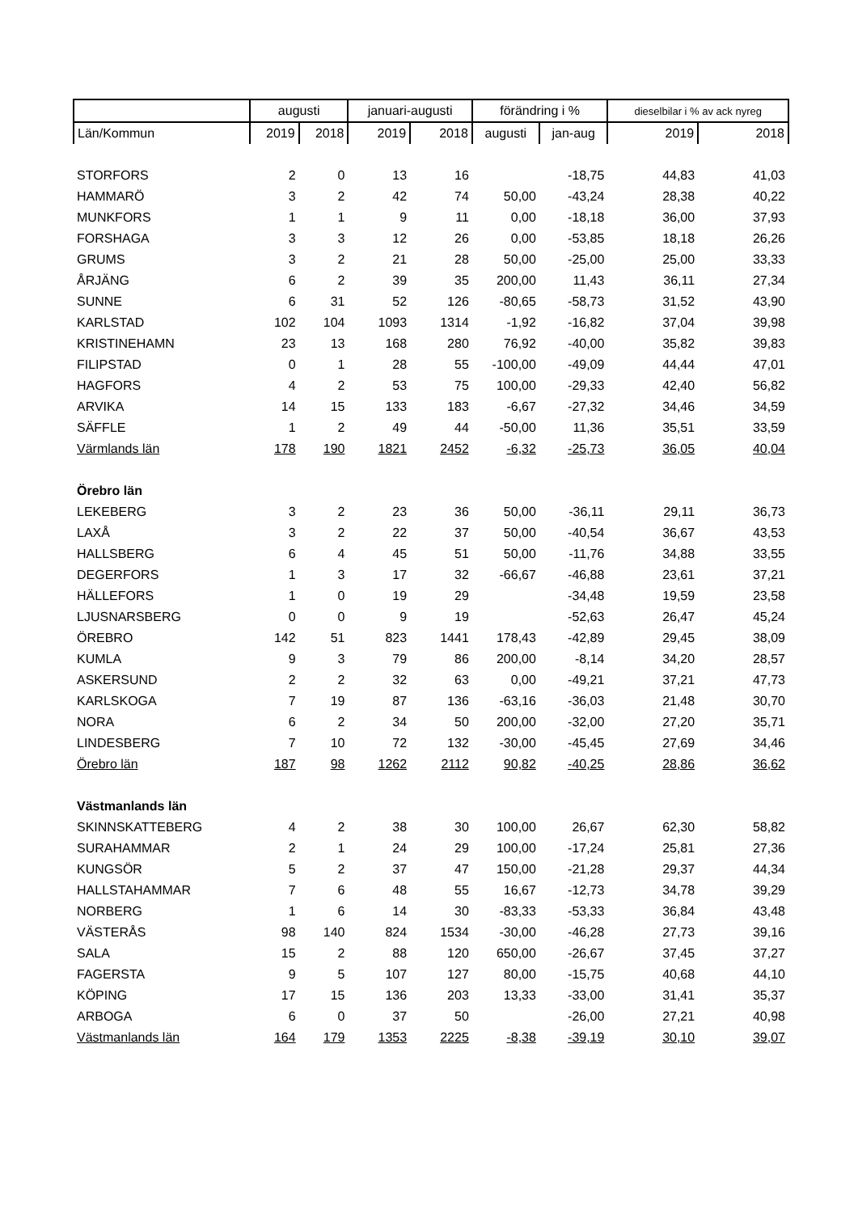| | augusti | | januari-augusti | | förändring i % | | dieselbilar i % av ack nyreg | |
| --- | --- | --- | --- | --- | --- | --- | --- | --- |
| Län/Kommun | 2019 | 2018 | 2019 | 2018 | augusti | jan-aug | 2019 | 2018 |
| STORFORS | 2 | 0 | 13 | 16 | | -18,75 | 44,83 | 41,03 |
| HAMMARÖ | 3 | 2 | 42 | 74 | 50,00 | -43,24 | 28,38 | 40,22 |
| MUNKFORS | 1 | 1 | 9 | 11 | 0,00 | -18,18 | 36,00 | 37,93 |
| FORSHAGA | 3 | 3 | 12 | 26 | 0,00 | -53,85 | 18,18 | 26,26 |
| GRUMS | 3 | 2 | 21 | 28 | 50,00 | -25,00 | 25,00 | 33,33 |
| ÅRJÄNG | 6 | 2 | 39 | 35 | 200,00 | 11,43 | 36,11 | 27,34 |
| SUNNE | 6 | 31 | 52 | 126 | -80,65 | -58,73 | 31,52 | 43,90 |
| KARLSTAD | 102 | 104 | 1093 | 1314 | -1,92 | -16,82 | 37,04 | 39,98 |
| KRISTINEHAMN | 23 | 13 | 168 | 280 | 76,92 | -40,00 | 35,82 | 39,83 |
| FILIPSTAD | 0 | 1 | 28 | 55 | -100,00 | -49,09 | 44,44 | 47,01 |
| HAGFORS | 4 | 2 | 53 | 75 | 100,00 | -29,33 | 42,40 | 56,82 |
| ARVIKA | 14 | 15 | 133 | 183 | -6,67 | -27,32 | 34,46 | 34,59 |
| SÄFFLE | 1 | 2 | 49 | 44 | -50,00 | 11,36 | 35,51 | 33,59 |
| Värmlands län | 178 | 190 | 1821 | 2452 | -6,32 | -25,73 | 36,05 | 40,04 |
| Örebro län | | | | | | | | |
| LEKEBERG | 3 | 2 | 23 | 36 | 50,00 | -36,11 | 29,11 | 36,73 |
| LAXÅ | 3 | 2 | 22 | 37 | 50,00 | -40,54 | 36,67 | 43,53 |
| HALLSBERG | 6 | 4 | 45 | 51 | 50,00 | -11,76 | 34,88 | 33,55 |
| DEGERFORS | 1 | 3 | 17 | 32 | -66,67 | -46,88 | 23,61 | 37,21 |
| HÄLLEFORS | 1 | 0 | 19 | 29 | | -34,48 | 19,59 | 23,58 |
| LJUSNARSBERG | 0 | 0 | 9 | 19 | | -52,63 | 26,47 | 45,24 |
| ÖREBRO | 142 | 51 | 823 | 1441 | 178,43 | -42,89 | 29,45 | 38,09 |
| KUMLA | 9 | 3 | 79 | 86 | 200,00 | -8,14 | 34,20 | 28,57 |
| ASKERSUND | 2 | 2 | 32 | 63 | 0,00 | -49,21 | 37,21 | 47,73 |
| KARLSKOGA | 7 | 19 | 87 | 136 | -63,16 | -36,03 | 21,48 | 30,70 |
| NORA | 6 | 2 | 34 | 50 | 200,00 | -32,00 | 27,20 | 35,71 |
| LINDESBERG | 7 | 10 | 72 | 132 | -30,00 | -45,45 | 27,69 | 34,46 |
| Örebro län | 187 | 98 | 1262 | 2112 | 90,82 | -40,25 | 28,86 | 36,62 |
| Västmanlands län | | | | | | | | |
| SKINNSKATTEBERG | 4 | 2 | 38 | 30 | 100,00 | 26,67 | 62,30 | 58,82 |
| SURAHAMMAR | 2 | 1 | 24 | 29 | 100,00 | -17,24 | 25,81 | 27,36 |
| KUNGSÖR | 5 | 2 | 37 | 47 | 150,00 | -21,28 | 29,37 | 44,34 |
| HALLSTAHAMMAR | 7 | 6 | 48 | 55 | 16,67 | -12,73 | 34,78 | 39,29 |
| NORBERG | 1 | 6 | 14 | 30 | -83,33 | -53,33 | 36,84 | 43,48 |
| VÄSTERÅS | 98 | 140 | 824 | 1534 | -30,00 | -46,28 | 27,73 | 39,16 |
| SALA | 15 | 2 | 88 | 120 | 650,00 | -26,67 | 37,45 | 37,27 |
| FAGERSTA | 9 | 5 | 107 | 127 | 80,00 | -15,75 | 40,68 | 44,10 |
| KÖPING | 17 | 15 | 136 | 203 | 13,33 | -33,00 | 31,41 | 35,37 |
| ARBOGA | 6 | 0 | 37 | 50 | | -26,00 | 27,21 | 40,98 |
| Västmanlands län | 164 | 179 | 1353 | 2225 | -8,38 | -39,19 | 30,10 | 39,07 |